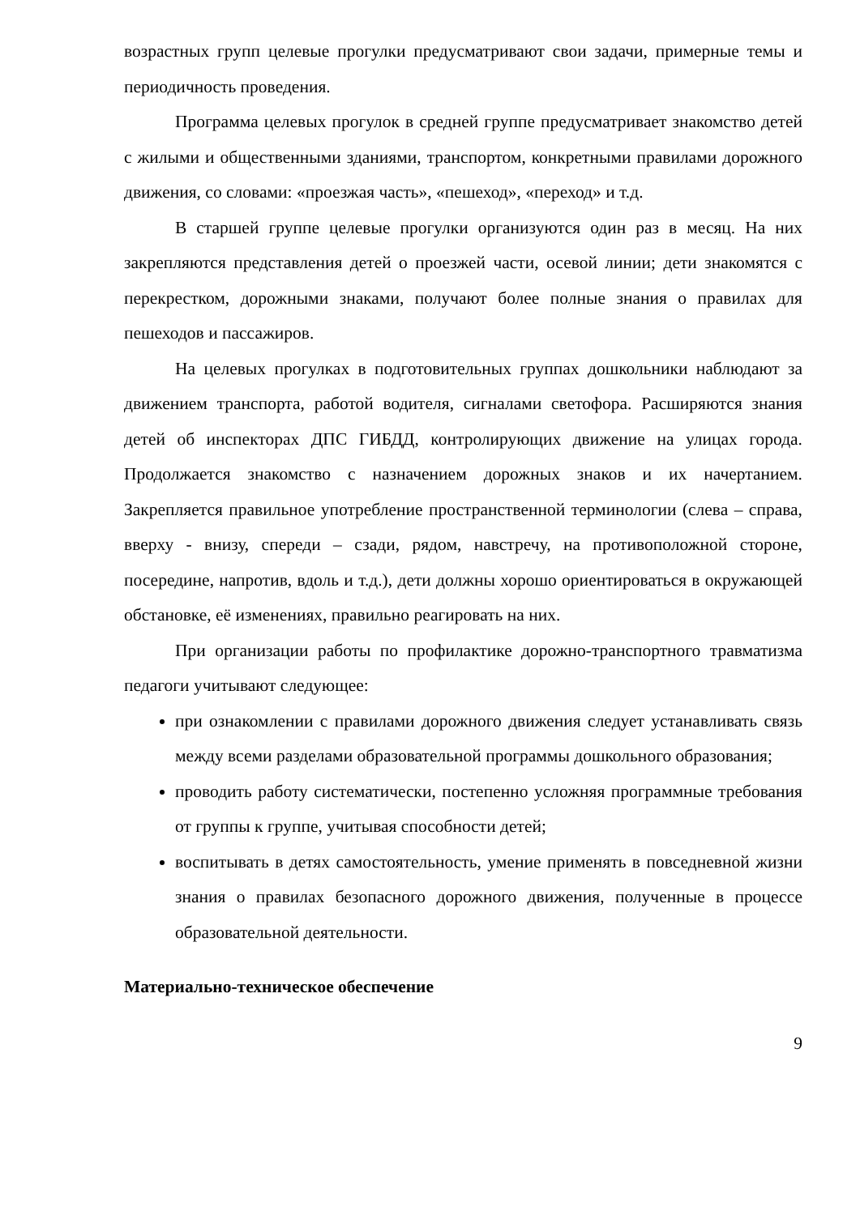возрастных групп целевые прогулки предусматривают свои задачи, примерные темы и периодичность проведения.
Программа целевых прогулок в средней группе предусматривает знакомство детей с жилыми и общественными зданиями, транспортом, конкретными правилами дорожного движения, со словами: «проезжая часть», «пешеход», «переход» и т.д.
В старшей группе целевые прогулки организуются один раз в месяц. На них закрепляются представления детей о проезжей части, осевой линии; дети знакомятся с перекрестком, дорожными знаками, получают более полные знания о правилах для пешеходов и пассажиров.
На целевых прогулках в подготовительных группах дошкольники наблюдают за движением транспорта, работой водителя, сигналами светофора. Расширяются знания детей об инспекторах ДПС ГИБДД, контролирующих движение на улицах города. Продолжается знакомство с назначением дорожных знаков и их начертанием. Закрепляется правильное употребление пространственной терминологии (слева – справа, вверху - внизу, спереди – сзади, рядом, навстречу, на противоположной стороне, посередине, напротив, вдоль и т.д.), дети должны хорошо ориентироваться в окружающей обстановке, её изменениях, правильно реагировать на них.
При организации работы по профилактике дорожно-транспортного травматизма педагоги учитывают следующее:
при ознакомлении с правилами дорожного движения следует устанавливать связь между всеми разделами образовательной программы дошкольного образования;
проводить работу систематически, постепенно усложняя программные требования от группы к группе, учитывая способности детей;
воспитывать в детях самостоятельность, умение применять в повседневной жизни знания о правилах безопасного дорожного движения, полученные в процессе образовательной деятельности.
Материально-техническое обеспечение
9